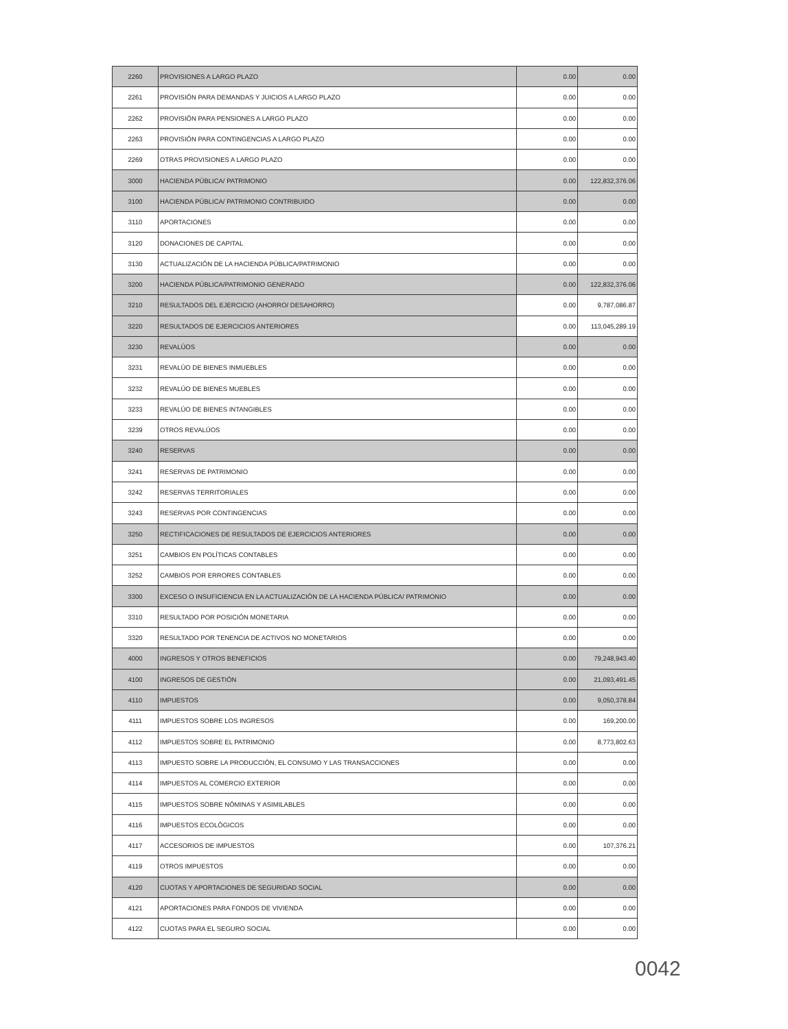| 2260 | PROVISIONES A LARGO PLAZO | 0.00 | 0.00 |
| 2261 | PROVISIÓN PARA DEMANDAS Y JUICIOS A LARGO PLAZO | 0.00 | 0.00 |
| 2262 | PROVISIÓN PARA PENSIONES A LARGO PLAZO | 0.00 | 0.00 |
| 2263 | PROVISIÓN PARA CONTINGENCIAS A LARGO PLAZO | 0.00 | 0.00 |
| 2269 | OTRAS PROVISIONES A LARGO PLAZO | 0.00 | 0.00 |
| 3000 | HACIENDA PÚBLICA/ PATRIMONIO | 0.00 | 122,832,376.06 |
| 3100 | HACIENDA PÚBLICA/ PATRIMONIO CONTRIBUIDO | 0.00 | 0.00 |
| 3110 | APORTACIONES | 0.00 | 0.00 |
| 3120 | DONACIONES DE CAPITAL | 0.00 | 0.00 |
| 3130 | ACTUALIZACIÓN DE LA HACIENDA PÚBLICA/PATRIMONIO | 0.00 | 0.00 |
| 3200 | HACIENDA PÚBLICA/PATRIMONIO GENERADO | 0.00 | 122,832,376.06 |
| 3210 | RESULTADOS DEL EJERCICIO (AHORRO/ DESAHORRO) | 0.00 | 9,787,086.87 |
| 3220 | RESULTADOS DE EJERCICIOS ANTERIORES | 0.00 | 113,045,289.19 |
| 3230 | REVALÚOS | 0.00 | 0.00 |
| 3231 | REVALÚO DE BIENES INMUEBLES | 0.00 | 0.00 |
| 3232 | REVALÚO DE BIENES MUEBLES | 0.00 | 0.00 |
| 3233 | REVALÚO DE BIENES INTANGIBLES | 0.00 | 0.00 |
| 3239 | OTROS REVALÚOS | 0.00 | 0.00 |
| 3240 | RESERVAS | 0.00 | 0.00 |
| 3241 | RESERVAS DE PATRIMONIO | 0.00 | 0.00 |
| 3242 | RESERVAS TERRITORIALES | 0.00 | 0.00 |
| 3243 | RESERVAS POR CONTINGENCIAS | 0.00 | 0.00 |
| 3250 | RECTIFICACIONES DE RESULTADOS DE EJERCICIOS ANTERIORES | 0.00 | 0.00 |
| 3251 | CAMBIOS EN POLÍTICAS CONTABLES | 0.00 | 0.00 |
| 3252 | CAMBIOS POR ERRORES CONTABLES | 0.00 | 0.00 |
| 3300 | EXCESO O INSUFICIENCIA EN LA ACTUALIZACIÓN DE LA HACIENDA PÚBLICA/ PATRIMONIO | 0.00 | 0.00 |
| 3310 | RESULTADO POR POSICIÓN MONETARIA | 0.00 | 0.00 |
| 3320 | RESULTADO POR TENENCIA DE ACTIVOS NO MONETARIOS | 0.00 | 0.00 |
| 4000 | INGRESOS Y OTROS BENEFICIOS | 0.00 | 79,248,943.40 |
| 4100 | INGRESOS DE GESTIÓN | 0.00 | 21,093,491.45 |
| 4110 | IMPUESTOS | 0.00 | 9,050,378.84 |
| 4111 | IMPUESTOS SOBRE LOS INGRESOS | 0.00 | 169,200.00 |
| 4112 | IMPUESTOS SOBRE EL PATRIMONIO | 0.00 | 8,773,802.63 |
| 4113 | IMPUESTO SOBRE LA PRODUCCIÓN, EL CONSUMO Y LAS TRANSACCIONES | 0.00 | 0.00 |
| 4114 | IMPUESTOS AL COMERCIO EXTERIOR | 0.00 | 0.00 |
| 4115 | IMPUESTOS SOBRE NÓMINAS Y ASIMILABLES | 0.00 | 0.00 |
| 4116 | IMPUESTOS ECOLÓGICOS | 0.00 | 0.00 |
| 4117 | ACCESORIOS DE IMPUESTOS | 0.00 | 107,376.21 |
| 4119 | OTROS IMPUESTOS | 0.00 | 0.00 |
| 4120 | CUOTAS Y APORTACIONES DE SEGURIDAD SOCIAL | 0.00 | 0.00 |
| 4121 | APORTACIONES PARA FONDOS DE VIVIENDA | 0.00 | 0.00 |
| 4122 | CUOTAS PARA EL SEGURO SOCIAL | 0.00 | 0.00 |
0042